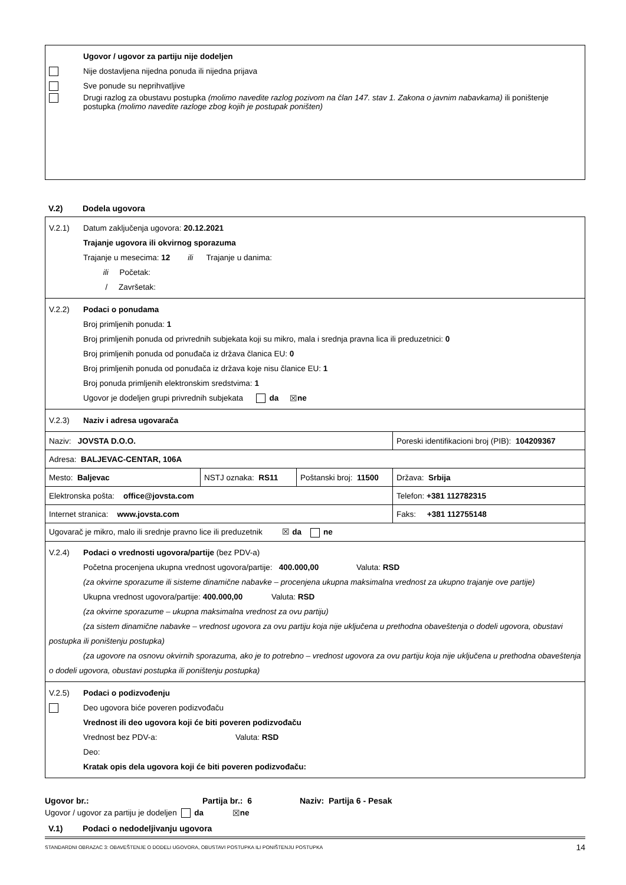Ugovor / ugovor za partiju nije dodeljen
Nije dostavljena nijedna ponuda ili nijedna prijava
Sve ponude su neprihvatljive
Drugi razlog za obustavu postupka (molimo navedite razlog pozivom na član 147. stav 1. Zakona o javnim nabavkama) ili poništenje postupka (molimo navedite razloge zbog kojih je postupak poništen)
V.2) Dodela ugovora
V.2.1) Datum zaključenja ugovora: 20.12.2021
Trajanje ugovora ili okvirnog sporazuma
Trajanje u mesecima: 12 ili Trajanje u danima:
ili Početak:
/ Završetak:
V.2.2) Podaci o ponudama
Broj primljenih ponuda: 1
Broj primljenih ponuda od privrednih subjekata koji su mikro, mala i srednja pravna lica ili preduzetnici: 0
Broj primljenih ponuda od ponuđača iz država članica EU: 0
Broj primljenih ponuda od ponuđača iz država koje nisu članice EU: 1
Broj ponuda primljenih elektronskim sredstvima: 1
Ugovor je dodeljen grupi privrednih subjekata da ☒ ne
V.2.3) Naziv i adresa ugovarača
| Naziv: JOVSTA D.O.O. | | | Poreski identifikacioni broj (PIB): 104209367 |
| Adresa: BALJEVAC-CENTAR, 106A | | | |
| Mesto: Baljevac | NSTJ oznaka: RS11 | Poštanski broj: 11500 | Država: Srbija |
| Elektronska pošta: office@jovsta.com | | | Telefon: +381 112782315 |
| Internet stranica: www.jovsta.com | | | Faks: +381 112755148 |
| Ugovarač je mikro, malo ili srednje pravno lice ili preduzetnik ☒ da ne | | | |
V.2.4) Podaci o vrednosti ugovora/partije (bez PDV-a)
Početna procenjena ukupna vrednost ugovora/partije: 400.000,00 Valuta: RSD
(za okvirne sporazume ili sisteme dinamične nabavke – procenjena ukupna maksimalna vrednost za ukupno trajanje ove partije)
Ukupna vrednost ugovora/partije: 400.000,00 Valuta: RSD
(za okvirne sporazume – ukupna maksimalna vrednost za ovu partiju)
(za sistem dinamične nabavke – vrednost ugovora za ovu partiju koja nije uključena u prethodna obaveštenja o dodeli ugovora, obustavi postupka ili poništenju postupka)
(za ugovore na osnovu okvirnih sporazuma, ako je to potrebno – vrednost ugovora za ovu partiju koja nije uključena u prethodna obaveštenja o dodeli ugovora, obustavi postupka ili poništenju postupka)
V.2.5) Podaci o podizvođenju
Deo ugovora biće poveren podizvođaču
Vrednost ili deo ugovora koji će biti poveren podizvođaču
Vrednost bez PDV-a: Valuta: RSD
Deo:
Kratak opis dela ugovora koji će biti poveren podizvođaču:
Ugovor br.: Partija br.: 6 Naziv: Partija 6 - Pesak
Ugovor / ugovor za partiju je dodeljen da ☒ ne
V.1) Podaci o nedodeljivanju ugovora
STANDARDNI OBRAZAC 3: OBAVEŠTENJE O DODELI UGOVORA, OBUSTAVI POSTUPKA ILI PONIŠTENJU POSTUPKA 14